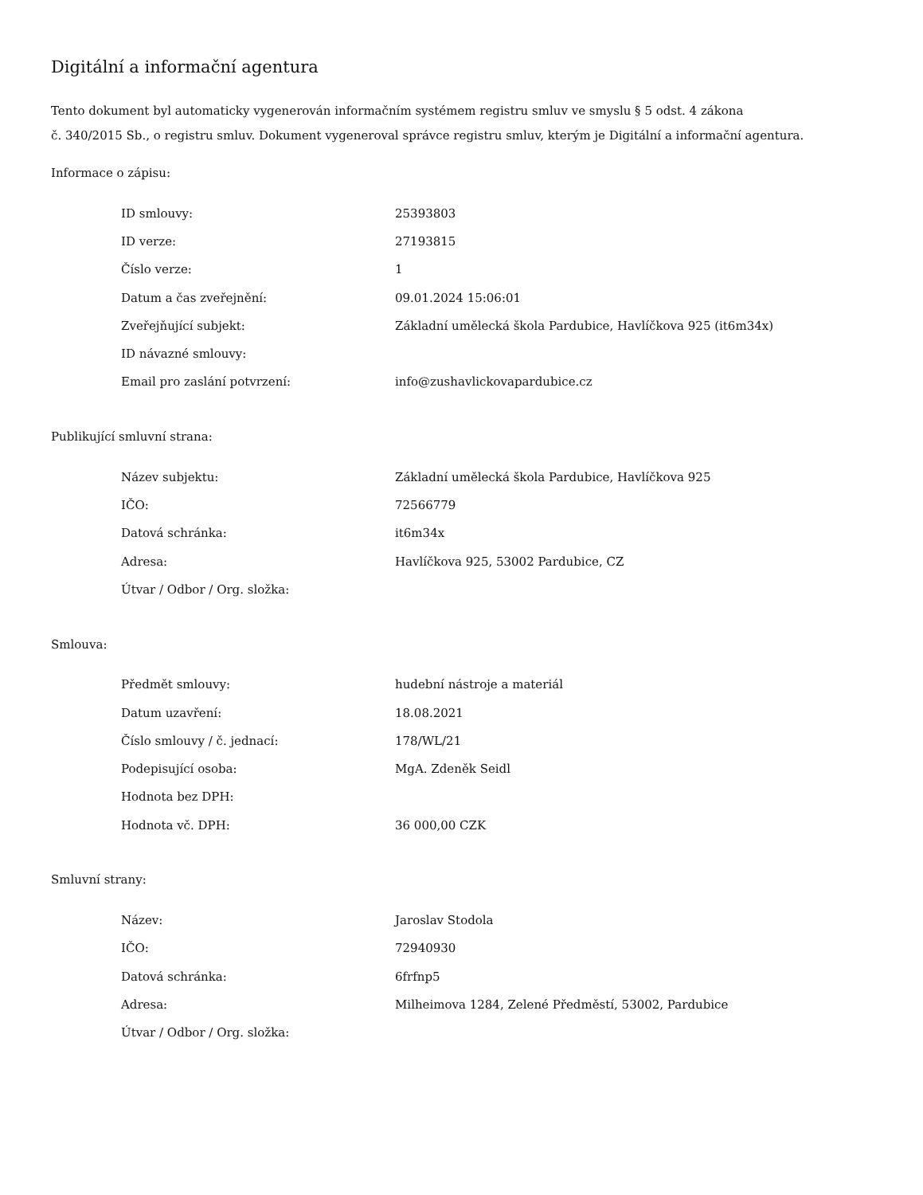Digitální a informační agentura
Tento dokument byl automaticky vygenerován informačním systémem registru smluv ve smyslu § 5 odst. 4 zákona
č. 340/2015 Sb., o registru smluv. Dokument vygeneroval správce registru smluv, kterým je Digitální a informační agentura.
Informace o zápisu:
| ID smlouvy: | 25393803 |
| ID verze: | 27193815 |
| Číslo verze: | 1 |
| Datum a čas zveřejnění: | 09.01.2024 15:06:01 |
| Zveřejňující subjekt: | Základní umělecká škola Pardubice, Havlíčkova 925 (it6m34x) |
| ID návazné smlouvy: | |
| Email pro zaslání potvrzení: | info@zushavlickovapardubice.cz |
Publikující smluvní strana:
| Název subjektu: | Základní umělecká škola Pardubice, Havlíčkova 925 |
| IČO: | 72566779 |
| Datová schránka: | it6m34x |
| Adresa: | Havlíčkova 925, 53002 Pardubice, CZ |
| Útvar / Odbor / Org. složka: | |
Smlouva:
| Předmět smlouvy: | hudební nástroje a materiál |
| Datum uzavření: | 18.08.2021 |
| Číslo smlouvy / č. jednací: | 178/WL/21 |
| Podepisující osoba: | MgA. Zdeněk Seidl |
| Hodnota bez DPH: | |
| Hodnota vč. DPH: | 36 000,00 CZK |
Smluvní strany:
| Název: | Jaroslav Stodola |
| IČO: | 72940930 |
| Datová schránka: | 6frfnp5 |
| Adresa: | Milheimova 1284, Zelené Předměstí, 53002, Pardubice |
| Útvar / Odbor / Org. složka: | |